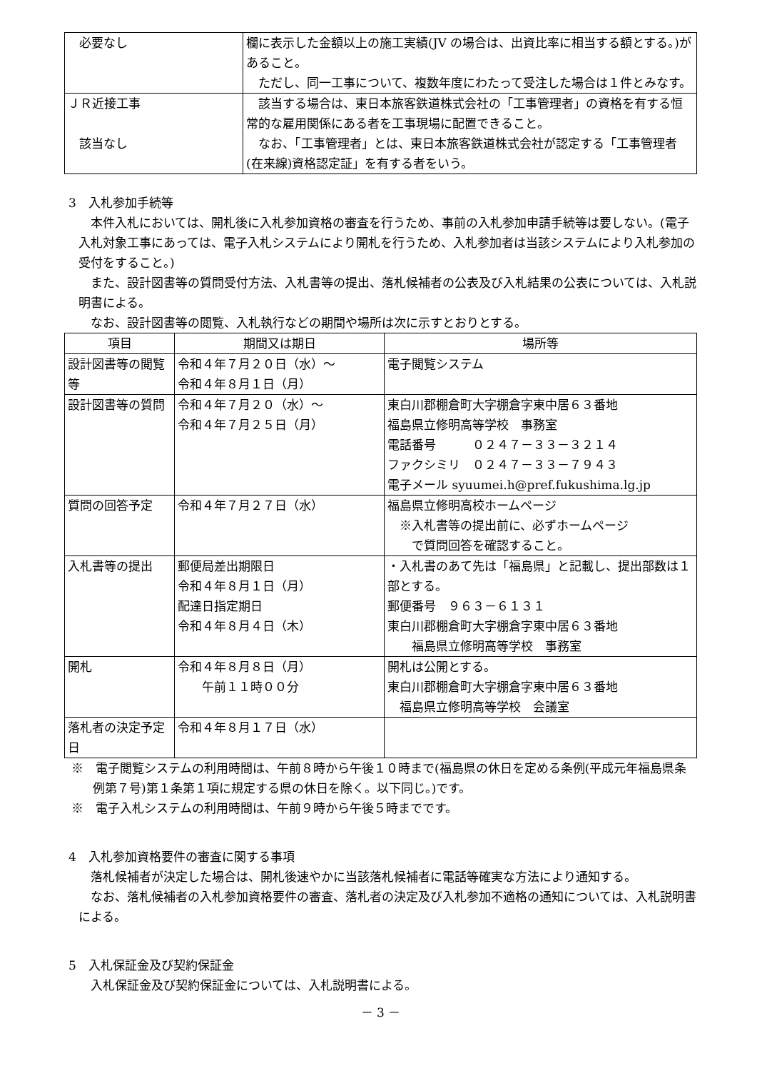| 必要なし | 欄に表示した金額以上の施工実績(JV の場合は、出資比率に相当する額とする。)があること。 ただし、同一工事について、複数年度にわたって受注した場合は１件とみなす。 |
| ＪＲ近接工事 該当なし | 該当する場合は、東日本旅客鉄道株式会社の「工事管理者」の資格を有する恒常的な雇用関係にある者を工事現場に配置できること。 なお、「工事管理者」とは、東日本旅客鉄道株式会社が認定する「工事管理者(在来線)資格認定証」を有する者をいう。 |
3　入札参加手続等
本件入札においては、開札後に入札参加資格の審査を行うため、事前の入札参加申請手続等は要しない。(電子入札対象工事にあっては、電子入札システムにより開札を行うため、入札参加者は当該システムにより入札参加の受付をすること。)
また、設計図書等の質問受付方法、入札書等の提出、落札候補者の公表及び入札結果の公表については、入札説明書による。
なお、設計図書等の閲覧、入札執行などの期間や場所は次に示すとおりとする。
| 項目 | 期間又は期日 | 場所等 |
| --- | --- | --- |
| 設計図書等の閲覧等 | 令和４年７月２０日（水）～ 令和４年８月１日（月） | 電子閲覧システム |
| 設計図書等の質問 | 令和４年７月２０（水）～ 令和４年７月２５日（月） | 東白川郡棚倉町大字棚倉字東中居６３番地 福島県立修明高等学校 事務室 電話番号 ０２４７－３３－３２１４ ファクシミリ ０２４７－３３－７９４３ 電子メール syuumei.h@pref.fukushima.lg.jp |
| 質問の回答予定 | 令和４年７月２７日（水） | 福島県立修明高校ホームページ ※入札書等の提出前に、必ずホームページ で質問回答を確認すること。 |
| 入札書等の提出 | 郵便局差出期限日 令和４年８月１日（月） 配達日指定期日 令和４年８月４日（木） | ・入札書のあて先は「福島県」と記載し、提出部数は１部とする。 郵便番号 ９６３－６１３１ 東白川郡棚倉町大字棚倉字東中居６３番地 福島県立修明高等学校 事務室 |
| 開札 | 令和４年８月８日（月） 午前１１時００分 | 開札は公開とする。 東白川郡棚倉町大字棚倉字東中居６３番地 福島県立修明高等学校 会議室 |
| 落札者の決定予定日 | 令和４年８月１７日（水） | |
※　電子閲覧システムの利用時間は、午前８時から午後１０時まで(福島県の休日を定める条例(平成元年福島県条例第７号)第１条第１項に規定する県の休日を除く。以下同じ。)です。
※　電子入札システムの利用時間は、午前９時から午後５時までです。
4　入札参加資格要件の審査に関する事項
落札候補者が決定した場合は、開札後速やかに当該落札候補者に電話等確実な方法により通知する。
なお、落札候補者の入札参加資格要件の審査、落札者の決定及び入札参加不適格の通知については、入札説明書による。
5　入札保証金及び契約保証金
入札保証金及び契約保証金については、入札説明書による。
－ 3 －